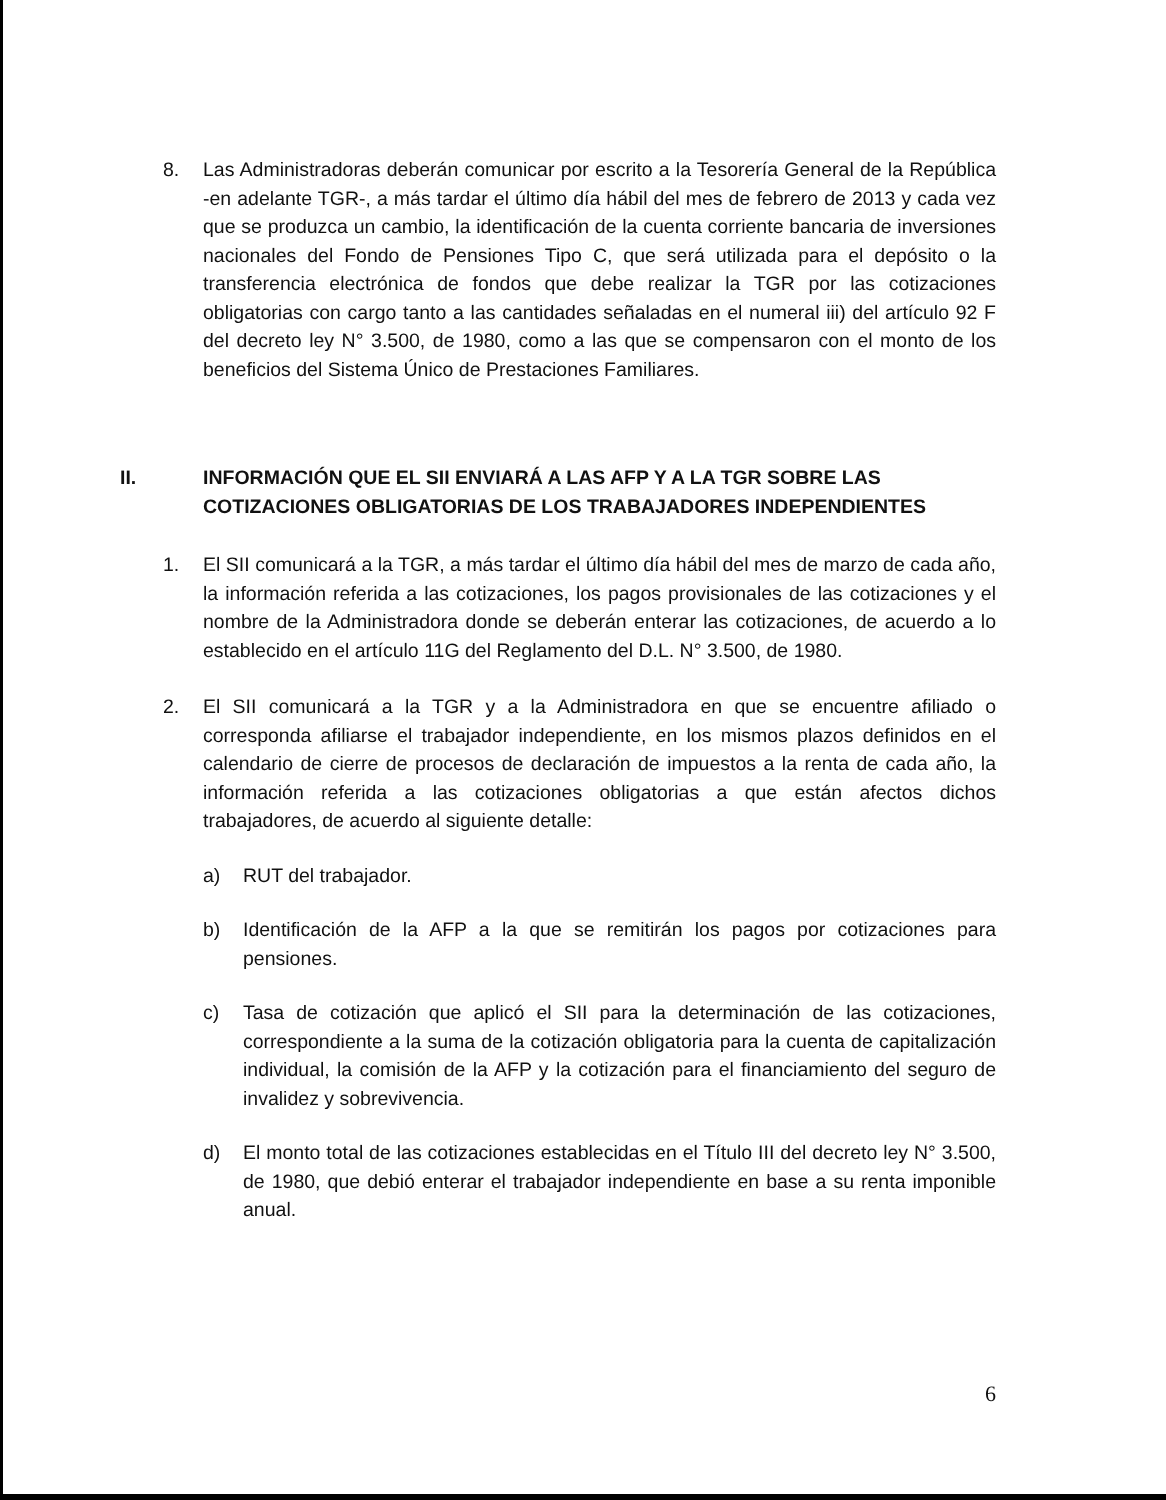8. Las Administradoras deberán comunicar por escrito a la Tesorería General de la República -en adelante TGR-, a más tardar el último día hábil del mes de febrero de 2013 y cada vez que se produzca un cambio, la identificación de la cuenta corriente bancaria de inversiones nacionales del Fondo de Pensiones Tipo C, que será utilizada para el depósito o la transferencia electrónica de fondos que debe realizar la TGR por las cotizaciones obligatorias con cargo tanto a las cantidades señaladas en el numeral iii) del artículo 92 F del decreto ley N° 3.500, de 1980, como a las que se compensaron con el monto de los beneficios del Sistema Único de Prestaciones Familiares.
II. INFORMACIÓN QUE EL SII ENVIARÁ A LAS AFP Y A LA TGR SOBRE LAS COTIZACIONES OBLIGATORIAS DE LOS TRABAJADORES INDEPENDIENTES
1. El SII comunicará a la TGR, a más tardar el último día hábil del mes de marzo de cada año, la información referida a las cotizaciones, los pagos provisionales de las cotizaciones y el nombre de la Administradora donde se deberán enterar las cotizaciones, de acuerdo a lo establecido en el artículo 11G del Reglamento del D.L. N° 3.500, de 1980.
2. El SII comunicará a la TGR y a la Administradora en que se encuentre afiliado o corresponda afiliarse el trabajador independiente, en los mismos plazos definidos en el calendario de cierre de procesos de declaración de impuestos a la renta de cada año, la información referida a las cotizaciones obligatorias a que están afectos dichos trabajadores, de acuerdo al siguiente detalle:
a) RUT del trabajador.
b) Identificación de la AFP a la que se remitirán los pagos por cotizaciones para pensiones.
c) Tasa de cotización que aplicó el SII para la determinación de las cotizaciones, correspondiente a la suma de la cotización obligatoria para la cuenta de capitalización individual, la comisión de la AFP y la cotización para el financiamiento del seguro de invalidez y sobrevivencia.
d) El monto total de las cotizaciones establecidas en el Título III del decreto ley N° 3.500, de 1980, que debió enterar el trabajador independiente en base a su renta imponible anual.
6